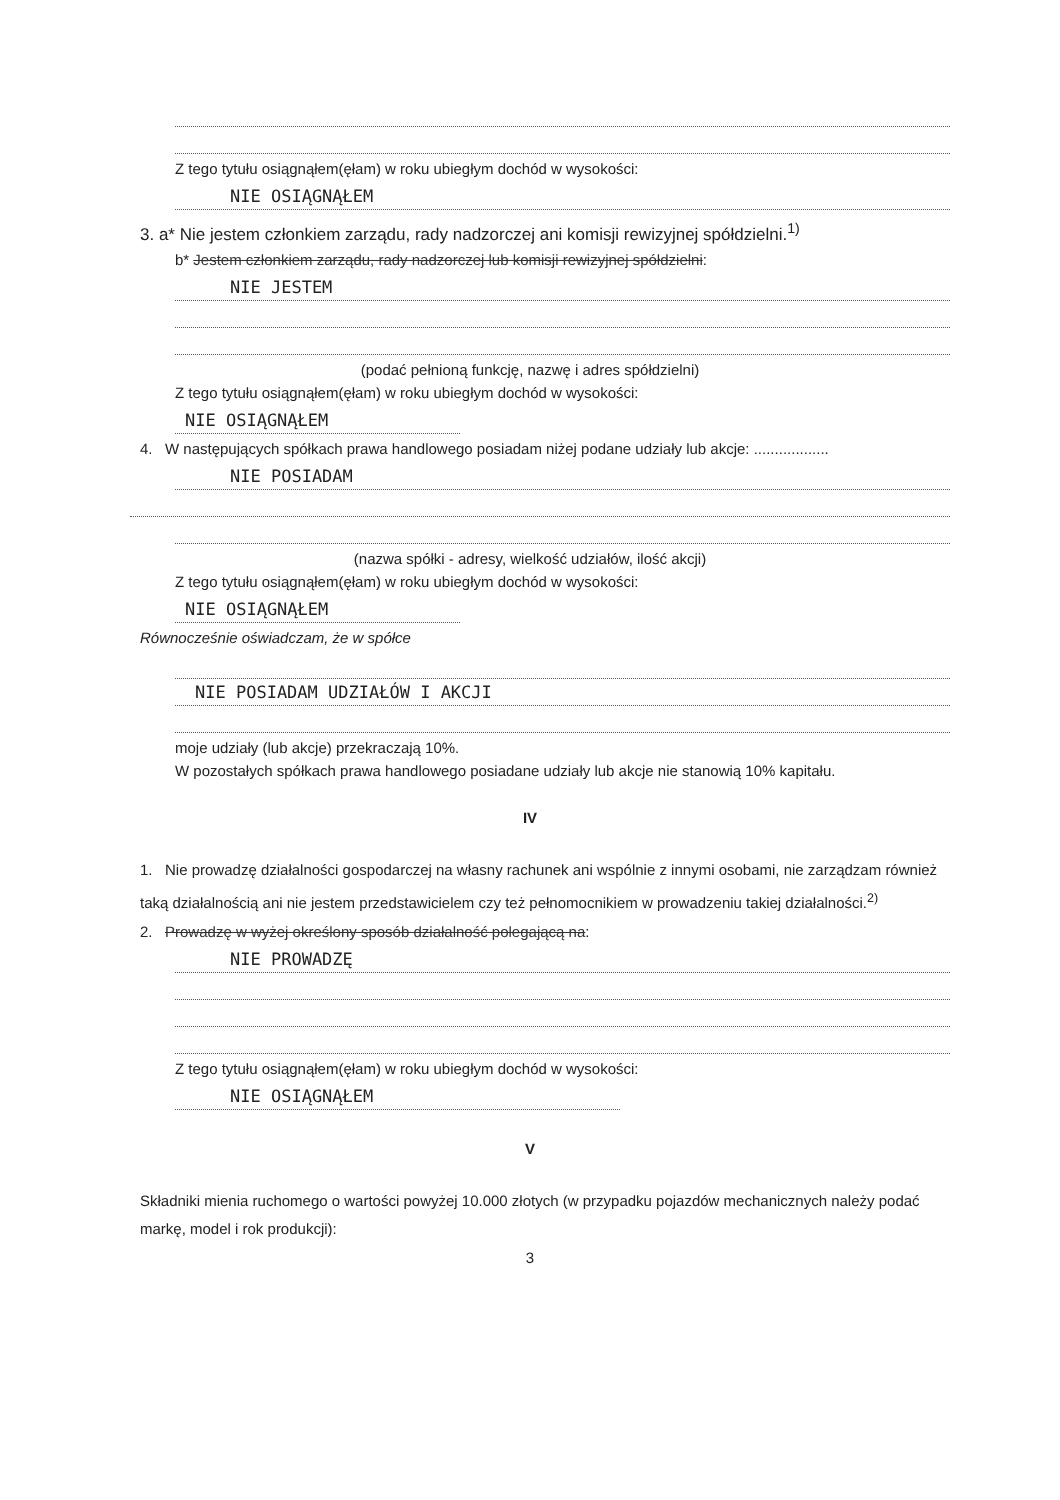Z tego tytułu osiągnąłem(ęłam) w roku ubiegłym dochód w wysokości:
NIE OSIĄGNĄŁEM
3. a* Nie jestem członkiem zarządu, rady nadzorczej ani komisji rewizyjnej spółdzielni.<sup>1)</sup>
b* Jestem członkiem zarządu, rady nadzorczej lub komisji rewizyjnej spółdzielni:
NIE JESTEM
(podać pełnioną funkcję, nazwę i adres spółdzielni)
Z tego tytułu osiągnąłem(ęłam) w roku ubiegłym dochód w wysokości:
NIE OSIĄGNĄŁEM
4. W następujących spółkach prawa handlowego posiadam niżej podane udziały lub akcje: ..................
NIE POSIADAM
(nazwa spółki - adresy, wielkość udziałów, ilość akcji)
Z tego tytułu osiągnąłem(ęłam) w roku ubiegłym dochód w wysokości:
NIE OSIĄGNĄŁEM
Równocześnie oświadczam, że w spółce
NIE POSIADAM UDZIAŁÓW I AKCJI
moje udziały (lub akcje) przekraczają 10%.
W pozostałych spółkach prawa handlowego posiadane udziały lub akcje nie stanowią 10% kapitału.
IV
1. Nie prowadzę działalności gospodarczej na własny rachunek ani wspólnie z innymi osobami, nie zarządzam również taką działalnością ani nie jestem przedstawicielem czy też pełnomocnikiem w prowadzeniu takiej działalności.<sup>2)</sup>
2. Prowadzę w wyżej określony sposób działalność polegającą na:
NIE PROWADZĘ
Z tego tytułu osiągnąłem(ęłam) w roku ubiegłym dochód w wysokości:
NIE OSIĄGNĄŁEM
V
Składniki mienia ruchomego o wartości powyżej 10.000 złotych (w przypadku pojazdów mechanicznych należy podać markę, model i rok produkcji):
3